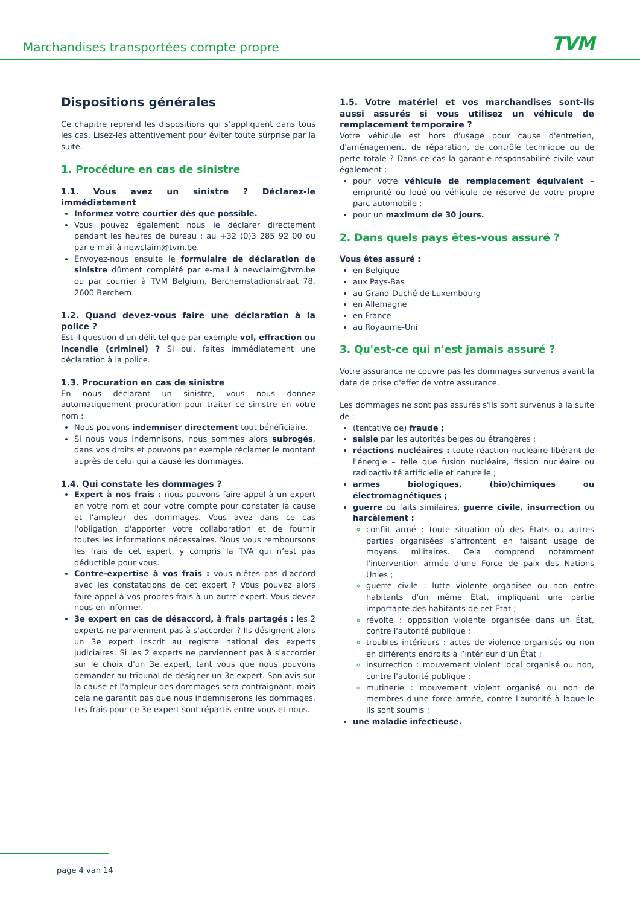Marchandises transportées compte propre TVM
Dispositions générales
Ce chapitre reprend les dispositions qui s’appliquent dans tous les cas. Lisez-les attentivement pour éviter toute surprise par la suite.
1. Procédure en cas de sinistre
1.1. Vous avez un sinistre ? Déclarez-le immédiatement
Informez votre courtier dès que possible.
Vous pouvez également nous le déclarer directement pendant les heures de bureau : au +32 (0)3 285 92 00 ou par e-mail à newclaim@tvm.be.
Envoyez-nous ensuite le formulaire de déclaration de sinistre dûment complété par e-mail à newclaim@tvm.be ou par courrier à TVM Belgium, Berchemstadionstraat 78, 2600 Berchem.
1.2. Quand devez-vous faire une déclaration à la police ?
Est-il question d'un délit tel que par exemple vol, effraction ou incendie (criminel) ? Si oui, faites immédiatement une déclaration à la police.
1.3. Procuration en cas de sinistre
En nous déclarant un sinistre, vous nous donnez automatiquement procuration pour traiter ce sinistre en votre nom :
Nous pouvons indemniser directement tout bénéficiaire.
Si nous vous indemnisons, nous sommes alors subrogés, dans vos droits et pouvons par exemple réclamer le montant auprès de celui qui a causé les dommages.
1.4. Qui constate les dommages ?
Expert à nos frais : nous pouvons faire appel à un expert en votre nom et pour votre compte pour constater la cause et l'ampleur des dommages. Vous avez dans ce cas l'obligation d'apporter votre collaboration et de fournir toutes les informations nécessaires. Nous vous remboursons les frais de cet expert, y compris la TVA qui n’est pas déductible pour vous.
Contre-expertise à vos frais : vous n'êtes pas d'accord avec les constatations de cet expert ? Vous pouvez alors faire appel à vos propres frais à un autre expert. Vous devez nous en informer.
3e expert en cas de désaccord, à frais partagés : les 2 experts ne parviennent pas à s'accorder ? Ils désignent alors un 3e expert inscrit au registre national des experts judiciaires. Si les 2 experts ne parviennent pas à s'accorder sur le choix d'un 3e expert, tant vous que nous pouvons demander au tribunal de désigner un 3e expert. Son avis sur la cause et l'ampleur des dommages sera contraignant, mais cela ne garantit pas que nous indemniserons les dommages. Les frais pour ce 3e expert sont répartis entre vous et nous.
1.5. Votre matériel et vos marchandises sont-ils aussi assurés si vous utilisez un véhicule de remplacement temporaire ?
Votre véhicule est hors d'usage pour cause d'entretien, d'aménagement, de réparation, de contrôle technique ou de perte totale ? Dans ce cas la garantie responsabilité civile vaut également :
pour votre véhicule de remplacement équivalent – emprunté ou loué ou véhicule de réserve de votre propre parc automobile ;
pour un maximum de 30 jours.
2. Dans quels pays êtes-vous assuré ?
Vous êtes assuré :
en Belgique
aux Pays-Bas
au Grand-Duché de Luxembourg
en Allemagne
en France
au Royaume-Uni
3. Qu'est-ce qui n'est jamais assuré ?
Votre assurance ne couvre pas les dommages survenus avant la date de prise d'effet de votre assurance.
Les dommages ne sont pas assurés s'ils sont survenus à la suite de :
(tentative de) fraude ;
saisie par les autorités belges ou étrangères ;
réactions nucléaires : toute réaction nucléaire libérant de l'énergie – telle que fusion nucléaire, fission nucléaire ou radioactivité artificielle et naturelle ;
armes biologiques, (bio)chimiques ou électromagnétiques ;
guerre ou faits similaires, guerre civile, insurrection ou harcèlement :
conflit armé : toute situation où des États ou autres parties organisées s’affrontent en faisant usage de moyens militaires. Cela comprend notamment l'intervention armée d'une Force de paix des Nations Unies ;
guerre civile : lutte violente organisée ou non entre habitants d'un même État, impliquant une partie importante des habitants de cet État ;
révolte : opposition violente organisée dans un État, contre l'autorité publique ;
troubles intérieurs : actes de violence organisés ou non en différents endroits à l’intérieur d’un État ;
insurrection : mouvement violent local organisé ou non, contre l'autorité publique ;
mutinerie : mouvement violent organisé ou non de membres d'une force armée, contre l'autorité à laquelle ils sont soumis ;
une maladie infectieuse.
page 4 van 14